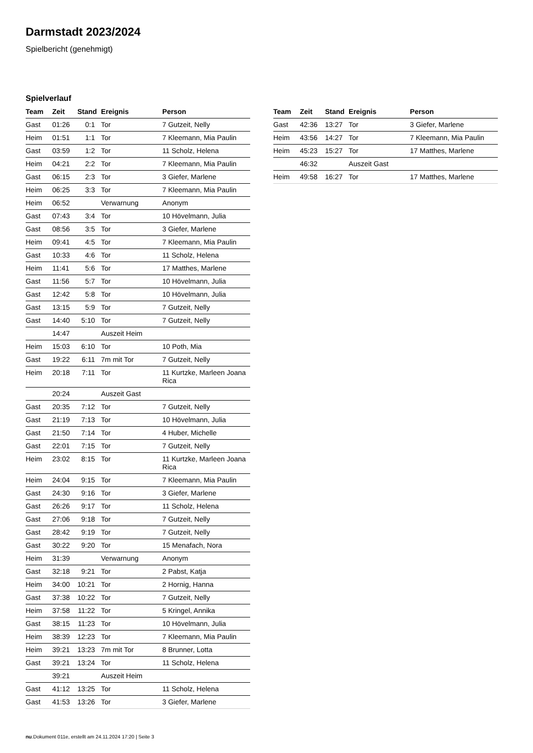Darmstadt 2023/2024
Spielbericht (genehmigt)
Spielverlauf
| Team | Zeit | Stand | Ereignis | Person |
| --- | --- | --- | --- | --- |
| Gast | 01:26 | 0:1 | Tor | 7 Gutzeit, Nelly |
| Heim | 01:51 | 1:1 | Tor | 7 Kleemann, Mia Paulin |
| Gast | 03:59 | 1:2 | Tor | 11 Scholz, Helena |
| Heim | 04:21 | 2:2 | Tor | 7 Kleemann, Mia Paulin |
| Gast | 06:15 | 2:3 | Tor | 3 Giefer, Marlene |
| Heim | 06:25 | 3:3 | Tor | 7 Kleemann, Mia Paulin |
| Heim | 06:52 | | Verwarnung | Anonym |
| Gast | 07:43 | 3:4 | Tor | 10 Hövelmann, Julia |
| Gast | 08:56 | 3:5 | Tor | 3 Giefer, Marlene |
| Heim | 09:41 | 4:5 | Tor | 7 Kleemann, Mia Paulin |
| Gast | 10:33 | 4:6 | Tor | 11 Scholz, Helena |
| Heim | 11:41 | 5:6 | Tor | 17 Matthes, Marlene |
| Gast | 11:56 | 5:7 | Tor | 10 Hövelmann, Julia |
| Gast | 12:42 | 5:8 | Tor | 10 Hövelmann, Julia |
| Gast | 13:15 | 5:9 | Tor | 7 Gutzeit, Nelly |
| Gast | 14:40 | 5:10 | Tor | 7 Gutzeit, Nelly |
| | 14:47 | | Auszeit Heim | |
| Heim | 15:03 | 6:10 | Tor | 10 Poth, Mia |
| Gast | 19:22 | 6:11 | 7m mit Tor | 7 Gutzeit, Nelly |
| Heim | 20:18 | 7:11 | Tor | 11 Kurtzke, Marleen Joana Rica |
| | 20:24 | | Auszeit Gast | |
| Gast | 20:35 | 7:12 | Tor | 7 Gutzeit, Nelly |
| Gast | 21:19 | 7:13 | Tor | 10 Hövelmann, Julia |
| Gast | 21:50 | 7:14 | Tor | 4 Huber, Michelle |
| Gast | 22:01 | 7:15 | Tor | 7 Gutzeit, Nelly |
| Heim | 23:02 | 8:15 | Tor | 11 Kurtzke, Marleen Joana Rica |
| Heim | 24:04 | 9:15 | Tor | 7 Kleemann, Mia Paulin |
| Gast | 24:30 | 9:16 | Tor | 3 Giefer, Marlene |
| Gast | 26:26 | 9:17 | Tor | 11 Scholz, Helena |
| Gast | 27:06 | 9:18 | Tor | 7 Gutzeit, Nelly |
| Gast | 28:42 | 9:19 | Tor | 7 Gutzeit, Nelly |
| Gast | 30:22 | 9:20 | Tor | 15 Menafach, Nora |
| Heim | 31:39 | | Verwarnung | Anonym |
| Gast | 32:18 | 9:21 | Tor | 2 Pabst, Katja |
| Heim | 34:00 | 10:21 | Tor | 2 Hornig, Hanna |
| Gast | 37:38 | 10:22 | Tor | 7 Gutzeit, Nelly |
| Heim | 37:58 | 11:22 | Tor | 5 Kringel, Annika |
| Gast | 38:15 | 11:23 | Tor | 10 Hövelmann, Julia |
| Heim | 38:39 | 12:23 | Tor | 7 Kleemann, Mia Paulin |
| Heim | 39:21 | 13:23 | 7m mit Tor | 8 Brunner, Lotta |
| Gast | 39:21 | 13:24 | Tor | 11 Scholz, Helena |
| | 39:21 | | Auszeit Heim | |
| Gast | 41:12 | 13:25 | Tor | 11 Scholz, Helena |
| Gast | 41:53 | 13:26 | Tor | 3 Giefer, Marlene |
| Team | Zeit | Stand | Ereignis | Person |
| --- | --- | --- | --- | --- |
| Gast | 42:36 | 13:27 | Tor | 3 Giefer, Marlene |
| Heim | 43:56 | 14:27 | Tor | 7 Kleemann, Mia Paulin |
| Heim | 45:23 | 15:27 | Tor | 17 Matthes, Marlene |
| | 46:32 | | Auszeit Gast | |
| Heim | 49:58 | 16:27 | Tor | 17 Matthes, Marlene |
nu.Dokument 011e, erstellt am 24.11.2024 17:20 | Seite 3